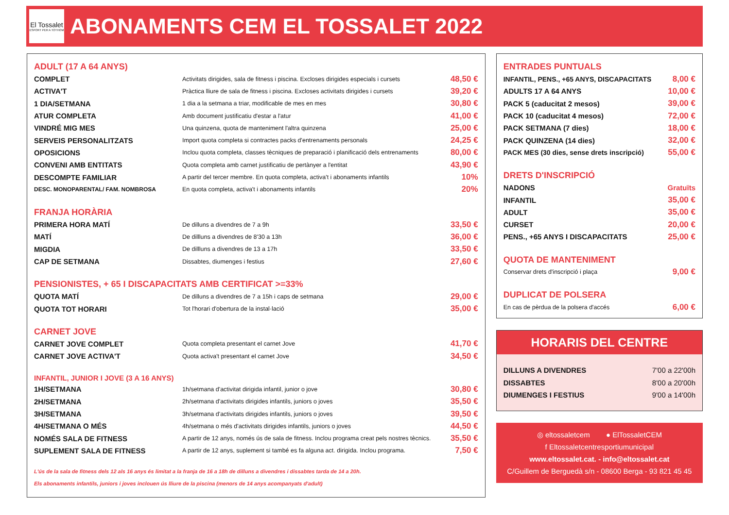El Tossalet
ESPORT PER A TOTHOM
ABONAMENTS CEM EL TOSSALET 2022
ADULT (17 A 64 ANYS)
| COMPLET | Activitats dirigides, sala de fitness i piscina. Excloses dirigides especials i cursets | 48,50 € |
| ACTIVA'T | Pràctica lliure de sala de fitness i piscina. Excloses activitats dirigides i cursets | 39,20 € |
| 1 DIA/SETMANA | 1 dia a la setmana a triar, modificable de mes en mes | 30,80 € |
| ATUR COMPLETA | Amb document justificatiu d'estar a l'atur | 41,00 € |
| VINDRÉ MIG MES | Una quinzena, quota de manteniment l'altra quinzena | 25,00 € |
| SERVEIS PERSONALITZATS | Import quota completa si contractes packs d'entrenaments personals | 24,25 € |
| OPOSICIONS | Inclou quota completa, classes tècniques de preparació i planificació dels entrenaments | 80,00 € |
| CONVENI AMB ENTITATS | Quota completa amb carnet justificatiu de pertànyer a l'entitat | 43,90 € |
| DESCOMPTE FAMILIAR | A partir del tercer membre. En quota completa, activa't i abonaments infantils | 10% |
| DESC. MONOPARENTAL/ FAM. NOMBROSA | En quota completa, activa't i abonaments infantils | 20% |
FRANJA HORÀRIA
| PRIMERA HORA MATÍ | De dilluns a divendres de 7 a 9h | 33,50 € |
| MATÍ | De dillluns a divendres de 8'30 a 13h | 36,00 € |
| MIGDIA | De dillluns a divendres de 13 a 17h | 33,50 € |
| CAP DE SETMANA | Dissabtes, diumenges i festius | 27,60 € |
PENSIONISTES, + 65 I DISCAPACITATS AMB CERTIFICAT >=33%
| QUOTA MATÍ | De dilluns a divendres de 7 a 15h i caps de setmana | 29,00 € |
| QUOTA TOT HORARI | Tot l'horari d'obertura de la instal·lació | 35,00 € |
CARNET JOVE
| CARNET JOVE COMPLET | Quota completa presentant el carnet Jove | 41,70 € |
| CARNET JOVE ACTIVA'T | Quota activa't presentant el carnet Jove | 34,50 € |
INFANTIL, JUNIOR I JOVE (3 A 16 ANYS)
| 1H/SETMANA | 1h/setmana d'activitat dirigida infantil, junior o jove | 30,80 € |
| 2H/SETMANA | 2h/setmana d'activitats dirigides infantils, juniors o joves | 35,50 € |
| 3H/SETMANA | 3h/setmana d'activitats dirigides infantils, juniors o joves | 39,50 € |
| 4H/SETMANA O MÉS | 4h/setmana o més d'activitats dirigides infantils, juniors o joves | 44,50 € |
| NOMÉS SALA DE FITNESS | A partir de 12 anys, només ús de sala de fitness. Inclou programa creat pels nostres tècnics. | 35,50 € |
| SUPLEMENT SALA DE FITNESS | A partir de 12 anys, suplement si també es fa alguna act. dirigida. Inclou programa. | 7,50 € |
L'ús de la sala de fitness dels 12 als 16 anys és limitat a la franja de 16 a 18h de dilluns a divendres i dissabtes tarda de 14 a 20h.
Els abonaments infantils, juniors i joves inclouen ús lliure de la piscina (menors de 14 anys acompanyats d'adult)
ENTRADES PUNTUALS
| INFANTIL, PENS., +65 ANYS, DISCAPACITATS | 8,00 € |
| ADULTS 17 A 64 ANYS | 10,00 € |
| PACK 5 (caducitat 2 mesos) | 39,00 € |
| PACK 10 (caducitat 4 mesos) | 72,00 € |
| PACK SETMANA (7 dies) | 18,00 € |
| PACK QUINZENA (14 dies) | 32,00 € |
| PACK MES (30 dies, sense drets inscripció) | 55,00 € |
DRETS D'INSCRIPCIÓ
| NADONS | Gratuïts |
| INFANTIL | 35,00 € |
| ADULT | 35,00 € |
| CURSET | 20,00 € |
| PENS., +65 ANYS I DISCAPACITATS | 25,00 € |
QUOTA DE MANTENIMENT
| Conservar drets d'inscripció i plaça | 9,00 € |
DUPLICAT DE POLSERA
| En cas de pèrdua de la polsera d'accés | 6,00 € |
HORARIS DEL CENTRE
| DILLUNS A DIVENDRES | 7'00 a 22'00h |
| DISSABTES | 8'00 a 20'00h |
| DIUMENGES I FESTIUS | 9'00 a 14'00h |
◎ eltossaletcem ● ElTossaletCEM
f Eltossaletcentresportiumunicipal
www.eltossalet.cat. - info@eltossalet.cat
C/Guillem de Berguedà s/n - 08600 Berga - 93 821 45 45